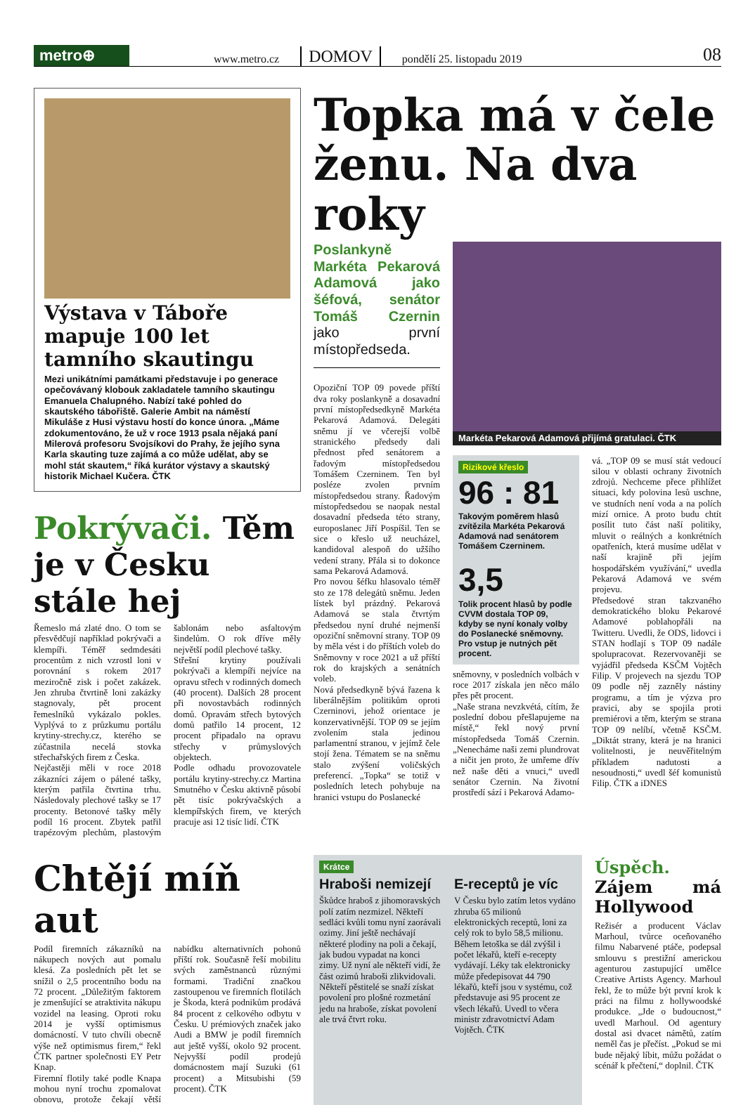metro⊕
www.metro.cz
DOMOV
pondělí 25. listopadu 2019
08
Výstava v Táboře mapuje 100 let tamního skautingu
Mezi unikátními památkami představuje i po generace opečovávaný klobouk zakladatele tamního skautingu Emanuela Chalupného. Nabízí také pohled do skautského tábořiště. Galerie Ambit na náměstí Mikuláše z Husi výstavu hostí do konce února. „Máme zdokumentováno, že už v roce 1913 psala nějaká paní Milerová profesoru Svojsíkovi do Prahy, že jejího syna Karla skauting tuze zajímá a co může udělat, aby se mohl stát skautem,“ říká kurátor výstavy a skautský historik Michael Kučera. ČTK
Pokrývači. Těm je v Česku stále hej
Řemeslo má zlaté dno. O tom se přesvědčují například pokrývači a klempíři. Téměř sedmdesáti procentům z nich vzrostl loni v porovnání s rokem 2017 meziročně zisk i počet zakázek. Jen zhruba čtvrtině loni zakázky stagnovaly, pět procent řemeslníků vykázalo pokles. Vyplývá to z průzkumu portálu krytiny-strechy.cz, kterého se zúčastnila necelá stovka střechařských firem z Česka.
Nejčastěji měli v roce 2018 zákazníci zájem o pálené tašky, kterým patřila čtvrtina trhu. Následovaly plechové tašky se 17 procenty. Betonové tašky měly podíl 16 procent. Zbytek patřil trapézovým plechům, plastovým šablonám nebo asfaltovým šindelům. O rok dříve měly největší podíl plechové tašky.
Střešní krytiny používali pokrývači a klempíři nejvíce na opravu střech v rodinných domech (40 procent). Dalších 28 procent při novostavbách rodinných domů. Opravám střech bytových domů patřilo 14 procent, 12 procent připadalo na opravu střechy v průmyslových objektech.
Podle odhadu provozovatele portálu krytiny-strechy.cz Martina Smutného v Česku aktivně působí pět tisíc pokrývačských a klempířských firem, ve kterých pracuje asi 12 tisíc lidí. ČTK
Topka má v čele ženu. Na dva roky
Poslankyně Markéta Pekarová Adamová jako šéfová, senátor Tomáš Czernin jako první místopředseda.
Opoziční TOP 09 povede příští dva roky poslankyně a dosavadní první místopředsedkyně Markéta Pekarová Adamová. Delegáti sněmu jí ve včerejší volbě stranického předsedy dali přednost před senátorem a řadovým místopředsedou Tomášem Czerninem. Ten byl posléze zvolen prvním místopředsedou strany. Řadovým místopředsedou se naopak nestal dosavadní předseda této strany, europoslanec Jiří Pospíšil. Ten se sice o křeslo už neucházel, kandidoval alespoň do užšího vedení strany. Přála si to dokonce sama Pekarová Adamová.
Pro novou šéfku hlasovalo téměř sto ze 178 delegátů sněmu. Jeden lístek byl prázdný. Pekarová Adamová se stala čtvrtým předsedou nyní druhé nejmenší opoziční sněmovní strany. TOP 09 by měla vést i do příštích voleb do Sněmovny v roce 2021 a už příští rok do krajských a senátních voleb.
Nová předsedkyně bývá řazena k liberálnějším politikům oproti Czerninovi, jehož orientace je konzervativnější. TOP 09 se jejím zvolením stala jedinou parlamentní stranou, v jejímž čele stojí žena. Tématem se na sněmu stalo zvýšení voličských preferencí. „Topka“ se totiž v posledních letech pohybuje na hranici vstupu do Poslanecké
Markéta Pekarová Adamová přijímá gratulaci. ČTK
Rizikové křeslo
96 : 81
Takovým poměrem hlasů zvítězila Markéta Pekarová Adamová nad senátorem Tomášem Czerninem.
3,5
Tolik procent hlasů by podle CVVM dostala TOP 09, kdyby se nyní konaly volby do Poslanecké sněmovny. Pro vstup je nutných pět procent.
sněmovny, v posledních volbách v roce 2017 získala jen něco málo přes pět procent.
„Naše strana nevzkvétá, cítím, že poslední dobou přešlapujeme na místě,“ řekl nový první místopředseda Tomáš Czernin. „Nenecháme naši zemi plundrovat a ničit jen proto, že umřeme dřív než naše děti a vnuci,“ uvedl senátor Czernin. Na životní prostředí sází i Pekarová Adamo-
vá. „TOP 09 se musí stát vedoucí silou v oblasti ochrany životních zdrojů. Nechceme přece přihlížet situaci, kdy polovina lesů uschne, ve studních není voda a na polích mizí ornice. A proto budu chtít posílit tuto část naší politiky, mluvit o reálných a konkrétních opatřeních, která musíme udělat v naší krajině při jejím hospodářském využívání,“ uvedla Pekarová Adamová ve svém projevu.
Předsedové stran takzvaného demokratického bloku Pekarové Adamové poblahopřáli na Twitteru. Uvedli, že ODS, lidovci i STAN hodlají s TOP 09 nadále spolupracovat. Rezervovaněji se vyjádřil předseda KSČM Vojtěch Filip. V projevech na sjezdu TOP 09 podle něj zazněly nástiny programu, a tím je výzva pro pravici, aby se spojila proti premiérovi a těm, kterým se strana TOP 09 nelíbí, včetně KSČM. „Diktát strany, která je na hranici volitelnosti, je neuvěřitelným příkladem nadutosti a nesoudnosti,“ uvedl šéf komunistů Filip. ČTK a iDNES
Chtějí míň aut
Podíl firemních zákazníků na nákupech nových aut pomalu klesá. Za posledních pět let se snížil o 2,5 procentního bodu na 72 procent. „Důležitým faktorem je zmenšující se atraktivita nákupu vozidel na leasing. Oproti roku 2014 je vyšší optimismus domácností. V tuto chvíli obecně výše než optimismus firem,“ řekl ČTK partner společnosti EY Petr Knap.
Firemní flotily také podle Knapa mohou nyní trochu zpomalovat obnovu, protože čekají větší nabídku alternativních pohonů příští rok. Současně řeší mobilitu svých zaměstnanců různými formami. Tradiční značkou zastoupenou ve firemních flotilách je Škoda, která podnikům prodává 84 procent z celkového odbytu v Česku. U prémiových značek jako Audi a BMW je podíl firemních aut ještě vyšší, okolo 92 procent. Nejvyšší podíl prodejů domácnostem mají Suzuki (61 procent) a Mitsubishi (59 procent). ČTK
Krátce
Hraboši nemizejí
Škůdce hraboš z jihomoravských polí zatím nezmizel. Někteří sedláci kvůli tomu nyní zaorávali ozimy. Jiní ještě nechávají některé plodiny na poli a čekají, jak budou vypadat na konci zimy. Už nyní ale někteří vidí, že část ozimů hraboši zlikvidovali. Někteří pěstitelé se snaží získat povolení pro plošné rozmetání jedu na hraboše, získat povolení ale trvá čtvrt roku.
E-receptů je víc
V Česku bylo zatím letos vydáno zhruba 65 milionů elektronických receptů, loni za celý rok to bylo 58,5 milionu. Během letoška se dál zvýšil i počet lékařů, kteří e-recepty vydávají. Léky tak elektronicky může předepisovat 44 790 lékařů, kteří jsou v systému, což představuje asi 95 procent ze všech lékařů. Uvedl to včera ministr zdravotnictví Adam Vojtěch. ČTK
Úspěch. Zájem má Hollywood
Režisér a producent Václav Marhoul, tvůrce oceňovaného filmu Nabarvené ptáče, podepsal smlouvu s prestižní americkou agenturou zastupující umělce Creative Artists Agency. Marhoul řekl, že to může být první krok k práci na filmu z hollywoodské produkce. „Jde o budoucnost,“ uvedl Marhoul. Od agentury dostal asi dvacet námětů, zatím neměl čas je přečíst. „Pokud se mi bude nějaký líbit, můžu požádat o scénář k přečtení,“ doplnil. ČTK